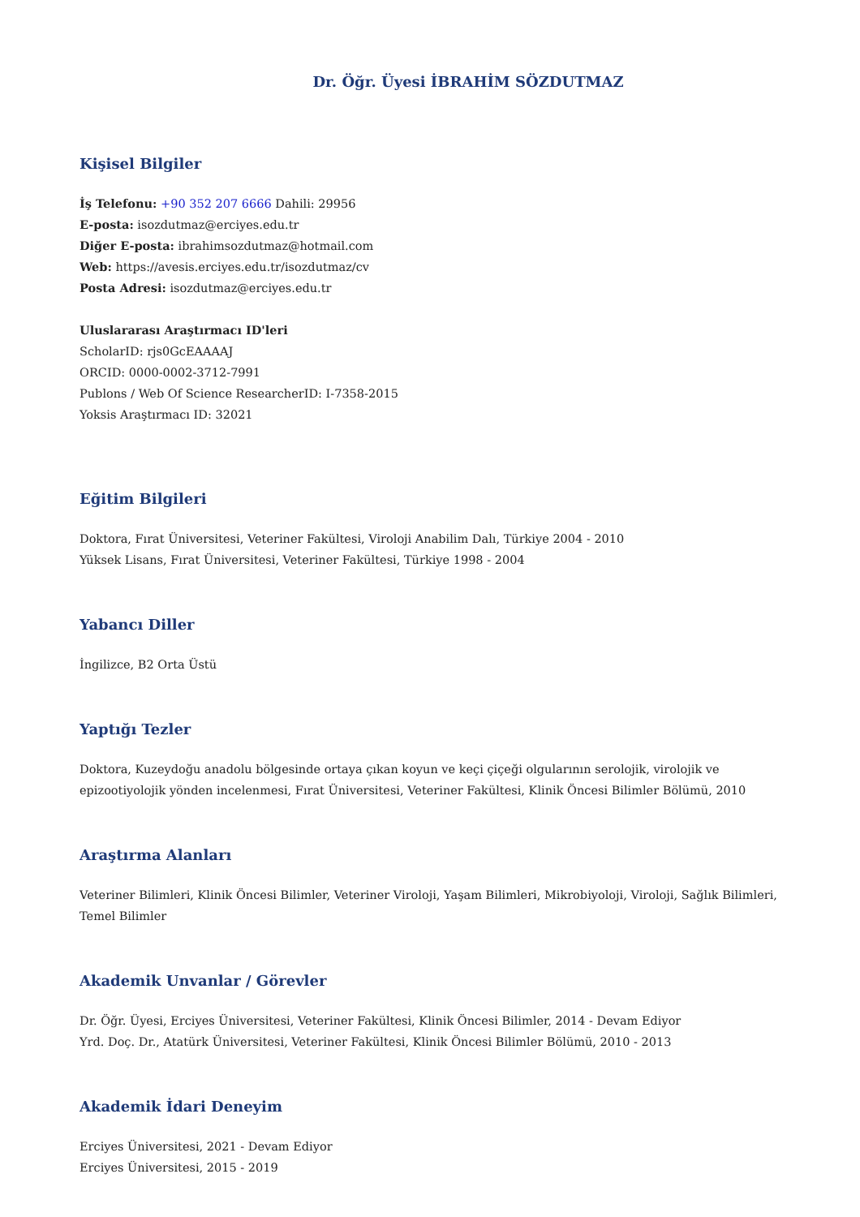Dr. Öğr. Üyesi İBRAHİM SÖZDUTMAZ
Kişisel Bilgiler
İş Telefonu: +90 352 207 6666 Dahili: 29956
E-posta: isozdutmaz@erciyes.edu.tr
Diğer E-posta: ibrahimsozdutmaz@hotmail.com
Web: https://avesis.erciyes.edu.tr/isozdutmaz/cv
Posta Adresi: isozdutmaz@erciyes.edu.tr
Uluslararası Araştırmacı ID'leri
ScholarID: rjs0GcEAAAAJ
ORCID: 0000-0002-3712-7991
Publons / Web Of Science ResearcherID: I-7358-2015
Yoksis Araştırmacı ID: 32021
Eğitim Bilgileri
Doktora, Fırat Üniversitesi, Veteriner Fakültesi, Viroloji Anabilim Dalı, Türkiye 2004 - 2010
Yüksek Lisans, Fırat Üniversitesi, Veteriner Fakültesi, Türkiye 1998 - 2004
Yabancı Diller
İngilizce, B2 Orta Üstü
Yaptığı Tezler
Doktora, Kuzeydoğu anadolu bölgesinde ortaya çıkan koyun ve keçi çiçeği olgularının serolojik, virolojik ve epizootiyolojik yönden incelenmesi, Fırat Üniversitesi, Veteriner Fakültesi, Klinik Öncesi Bilimler Bölümü, 2010
Araştırma Alanları
Veteriner Bilimleri, Klinik Öncesi Bilimler, Veteriner Viroloji, Yaşam Bilimleri, Mikrobiyoloji, Viroloji, Sağlık Bilimleri, Temel Bilimler
Akademik Unvanlar / Görevler
Dr. Öğr. Üyesi, Erciyes Üniversitesi, Veteriner Fakültesi, Klinik Öncesi Bilimler, 2014 - Devam Ediyor
Yrd. Doç. Dr., Atatürk Üniversitesi, Veteriner Fakültesi, Klinik Öncesi Bilimler Bölümü, 2010 - 2013
Akademik İdari Deneyim
Erciyes Üniversitesi, 2021 - Devam Ediyor
Erciyes Üniversitesi, 2015 - 2019